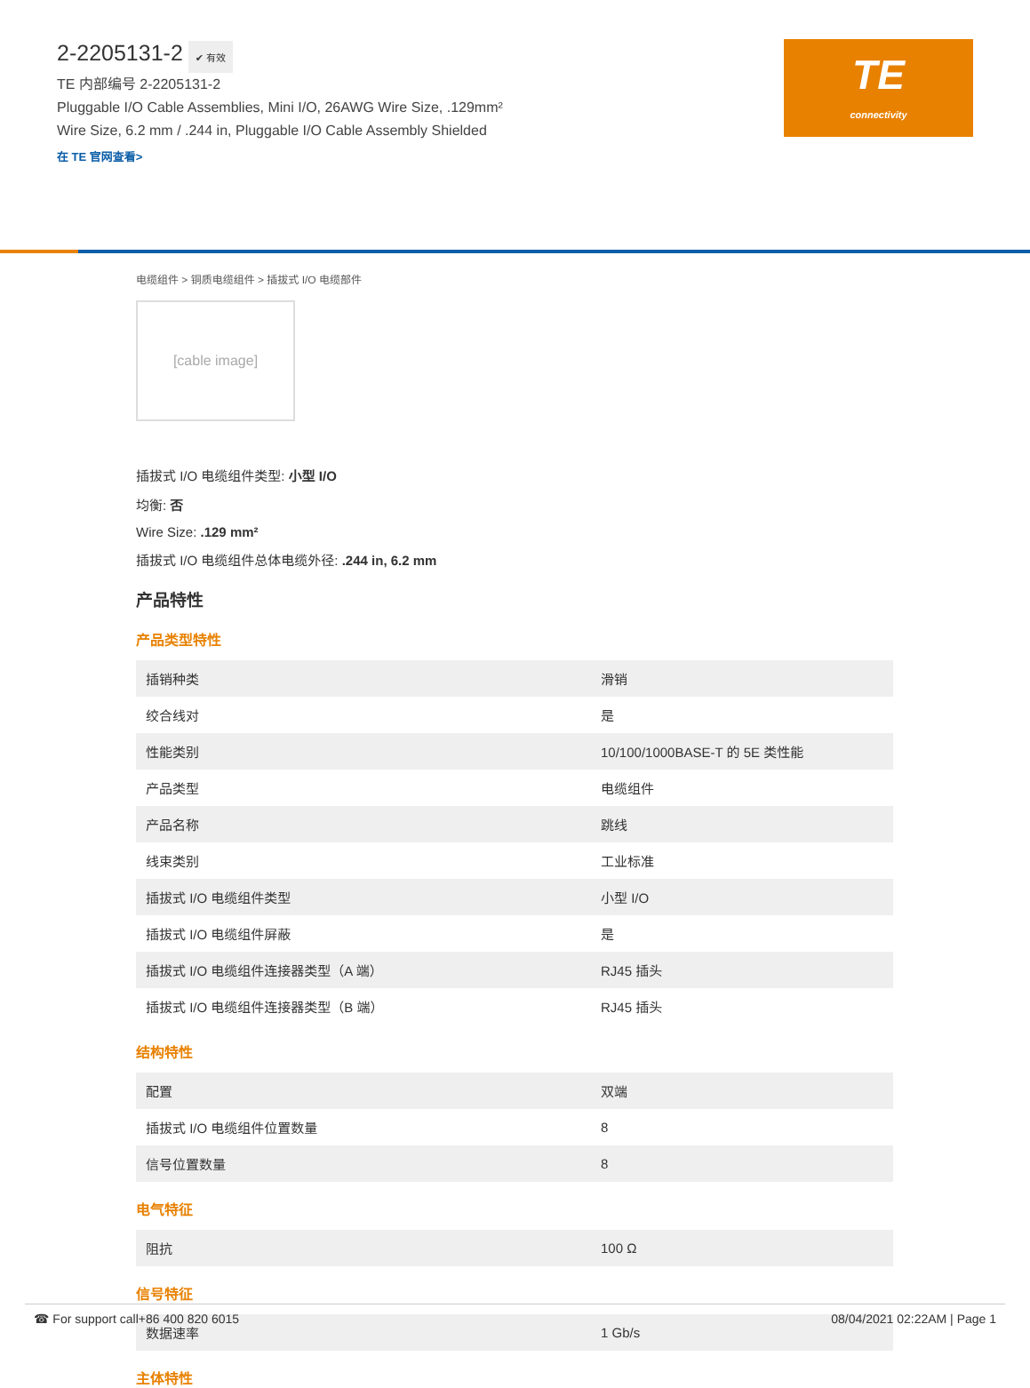2-2205131-2
✔ 有效
TE 内部编号 2-2205131-2
Pluggable I/O Cable Assemblies, Mini I/O, 26AWG Wire Size, .129mm² Wire Size, 6.2 mm / .244 in, Pluggable I/O Cable Assembly Shielded
在 TE 官网查看>
TE
connectivity
电缆组件 > 铜质电缆组件 > 插拔式 I/O 电缆部件
[cable image]
插拔式 I/O 电缆组件类型: 小型 I/O
均衡: 否
Wire Size: .129 mm²
插拔式 I/O 电缆组件总体电缆外径: .244 in, 6.2 mm
产品特性
产品类型特性
| 插销种类 | 滑销 |
| 绞合线对 | 是 |
| 性能类别 | 10/100/1000BASE-T 的 5E 类性能 |
| 产品类型 | 电缆组件 |
| 产品名称 | 跳线 |
| 线束类别 | 工业标准 |
| 插拔式 I/O 电缆组件类型 | 小型 I/O |
| 插拔式 I/O 电缆组件屏蔽 | 是 |
| 插拔式 I/O 电缆组件连接器类型（A 端） | RJ45 插头 |
| 插拔式 I/O 电缆组件连接器类型（B 端） | RJ45 插头 |
结构特性
| 配置 | 双端 |
| 插拔式 I/O 电缆组件位置数量 | 8 |
| 信号位置数量 | 8 |
电气特征
| 阻抗 | 100 Ω |
信号特征
| 数据速率 | 1 Gb/s |
主体特性
☎ For support call+86 400 820 6015 08/04/2021 02:22AM | Page 1